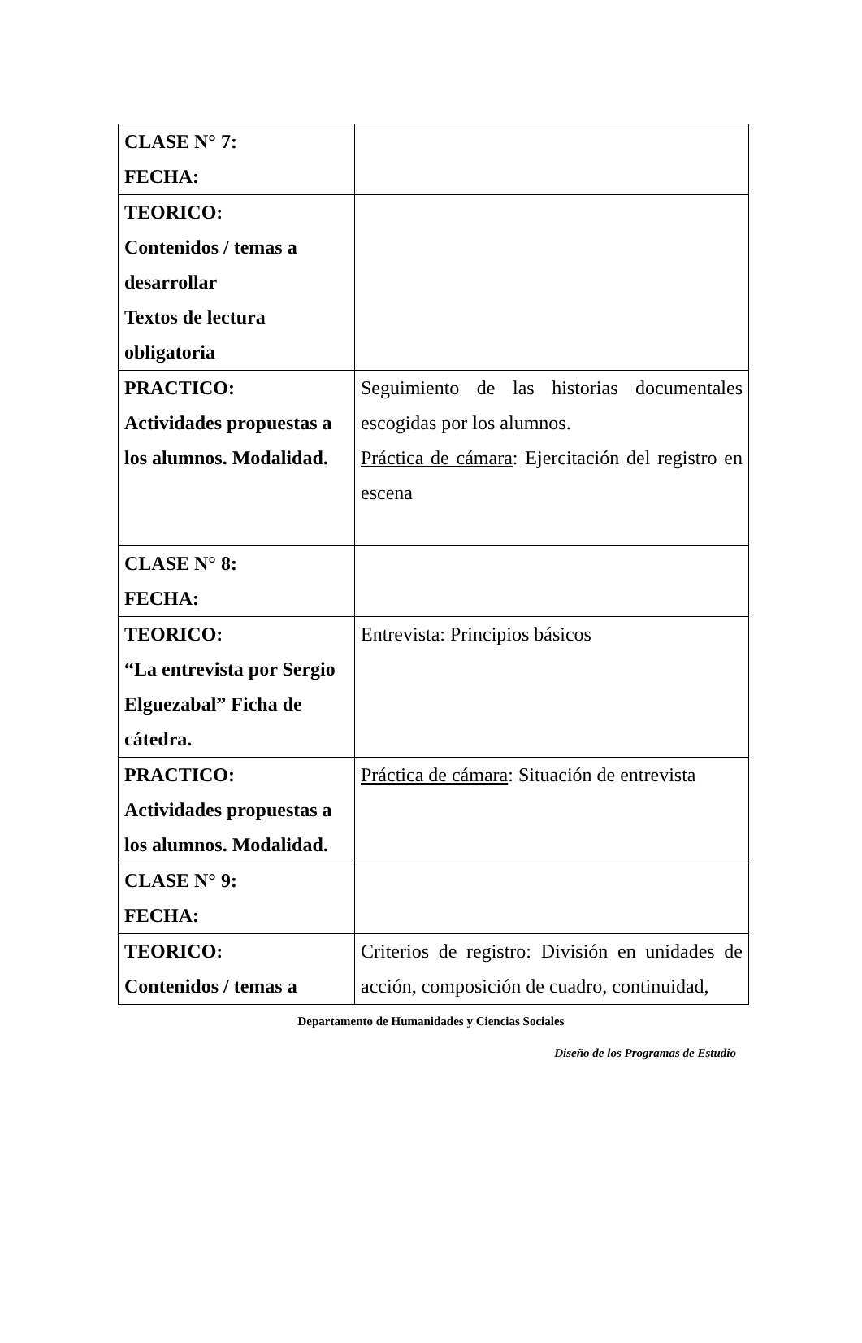| CLASE N° 7: FECHA: | |
| TEORICO: Contenidos / temas a desarrollar Textos de lectura obligatoria | |
| PRACTICO: Actividades propuestas a los alumnos. Modalidad. | Seguimiento de las historias documentales escogidas por los alumnos. Práctica de cámara : Ejercitación del registro en escena |
| CLASE N° 8: FECHA: | |
| TEORICO: “La entrevista por Sergio Elguezabal” Ficha de cátedra. | Entrevista: Principios básicos |
| PRACTICO: Actividades propuestas a los alumnos. Modalidad. | Práctica de cámara : Situación de entrevista |
| CLASE N° 9: FECHA: | |
| TEORICO: Contenidos / temas a | Criterios de registro: División en unidades de acción, composición de cuadro, continuidad, |
Departamento de Humanidades y Ciencias Sociales
Diseño de los Programas de Estudio